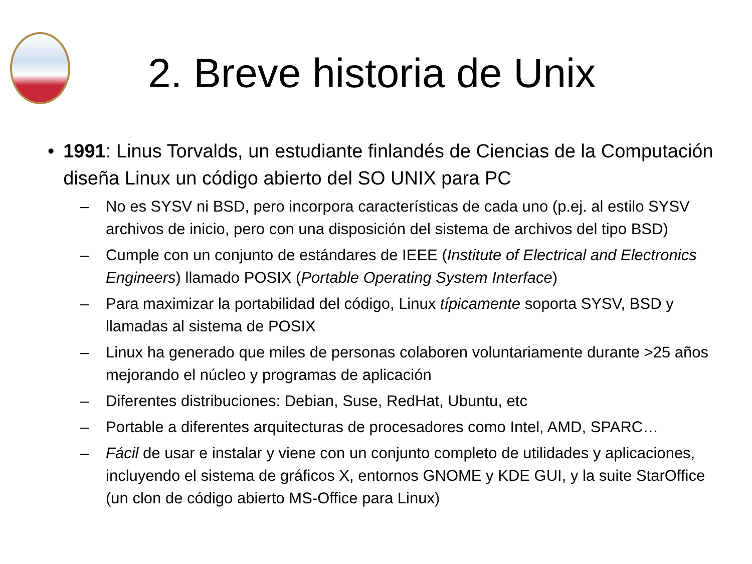2. Breve historia de Unix
• 1991: Linus Torvalds, un estudiante finlandés de Ciencias de la Computación diseña Linux un código abierto del SO UNIX para PC
– No es SYSV ni BSD, pero incorpora características de cada uno (p.ej. al estilo SYSV archivos de inicio, pero con una disposición del sistema de archivos del tipo BSD)
– Cumple con un conjunto de estándares de IEEE (Institute of Electrical and Electronics Engineers) llamado POSIX (Portable Operating System Interface)
– Para maximizar la portabilidad del código, Linux típicamente soporta SYSV, BSD y llamadas al sistema de POSIX
– Linux ha generado que miles de personas colaboren voluntariamente durante >25 años mejorando el núcleo y programas de aplicación
– Diferentes distribuciones: Debian, Suse, RedHat, Ubuntu, etc
– Portable a diferentes arquitecturas de procesadores como Intel, AMD, SPARC…
– Fácil de usar e instalar y viene con un conjunto completo de utilidades y aplicaciones, incluyendo el sistema de gráficos X, entornos GNOME y KDE GUI, y la suite StarOffice (un clon de código abierto MS-Office para Linux)